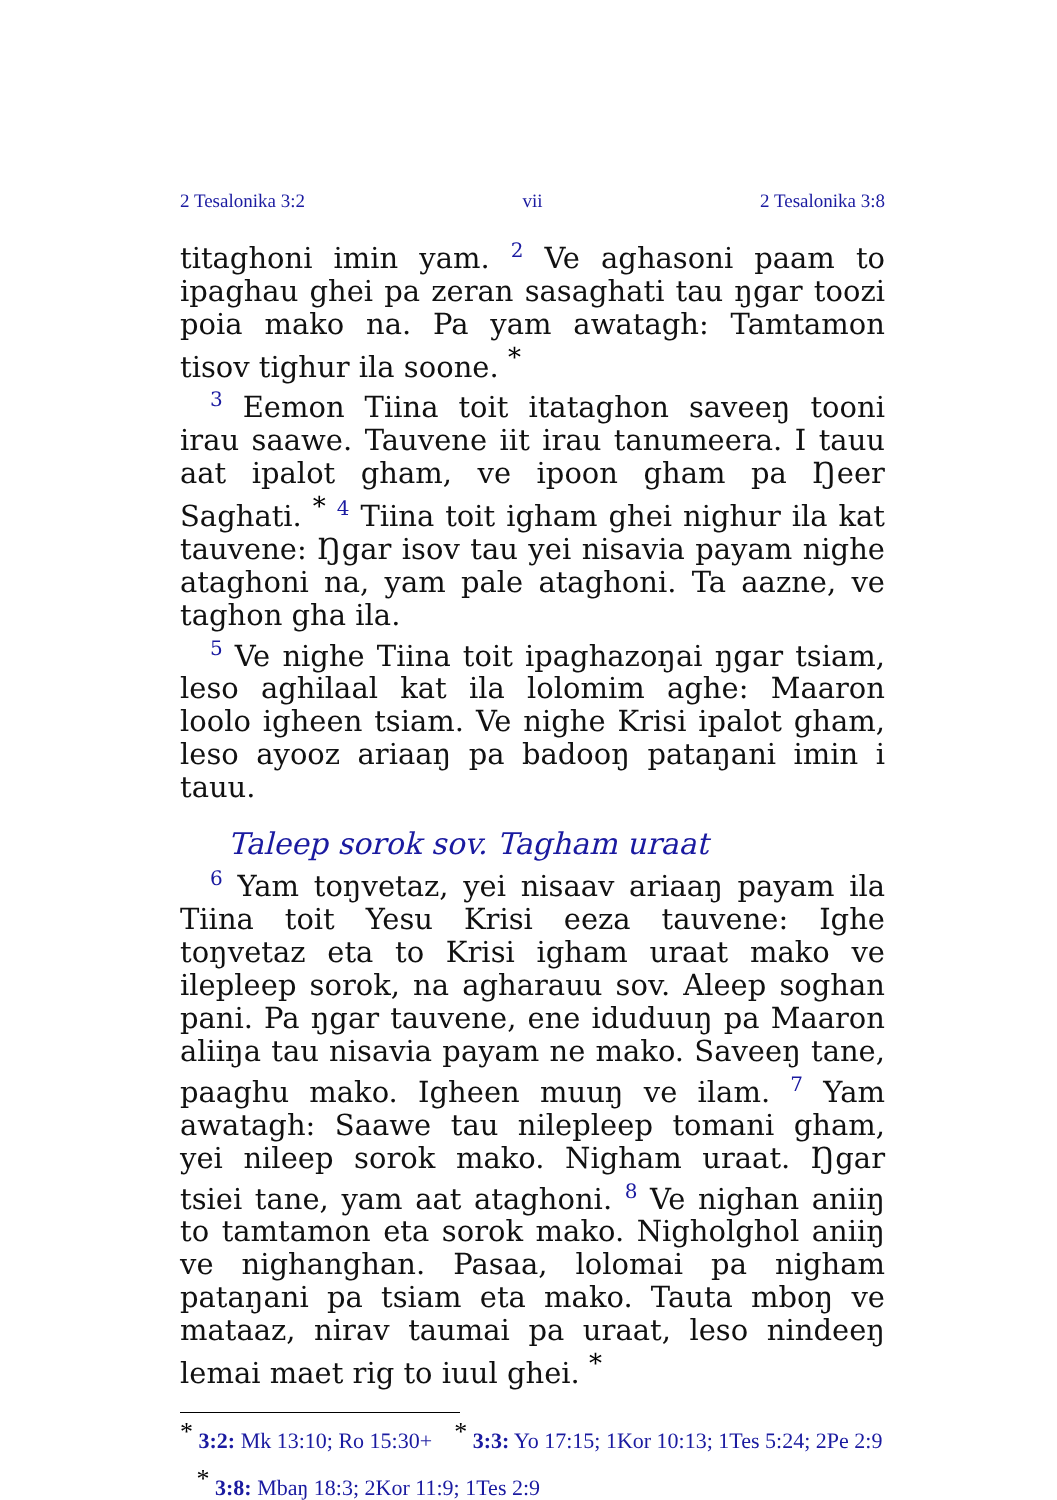2 Tesalonika 3:2 vii 2 Tesalonika 3:8
titaghoni imin yam. <sup>2</sup> Ve aghasoni paam to ipaghau ghei pa zeran sasaghati tau ŋgar toozi poia mako na. Pa yam awatagh: Tamtamon tisov tighur ila soone. *
<sup>3</sup> Eemon Tiina toit itataghon saveeŋ tooni irau saawe. Tauvene iit irau tanumeera. I tauu aat ipalot gham, ve ipoon gham pa Ŋeer Saghati. * <sup>4</sup> Tiina toit igham ghei nighur ila kat tauvene: Ŋgar isov tau yei nisavia payam nighe ataghoni na, yam pale ataghoni. Ta aazne, ve taghon gha ila.
<sup>5</sup> Ve nighe Tiina toit ipaghazoŋai ŋgar tsiam, leso aghilaal kat ila lolomim aghe: Maaron loolo igheen tsiam. Ve nighe Krisi ipalot gham, leso ayooz ariaaŋ pa badooŋ pataŋani imin i tauu.
Taleep sorok sov. Tagham uraat
<sup>6</sup> Yam toŋvetaz, yei nisaav ariaaŋ payam ila Tiina toit Yesu Krisi eeza tauvene: Ighe toŋvetaz eta to Krisi igham uraat mako ve ilepleep sorok, na agharauu sov. Aleep soghan pani. Pa ŋgar tauvene, ene iduduuŋ pa Maaron aliiŋa tau nisavia payam ne mako. Saveeŋ tane, paaghu mako. Igheen muuŋ ve ilam. <sup>7</sup> Yam awatagh: Saawe tau nilepleep tomani gham, yei nileep sorok mako. Nigham uraat. Ŋgar tsiei tane, yam aat ataghoni. <sup>8</sup> Ve nighan aniiŋ to tamtamon eta sorok mako. Nigholghol aniiŋ ve nighanghan. Pasaa, lolomai pa nigham pataŋani pa tsiam eta mako. Tauta mboŋ ve mataaz, nirav taumai pa uraat, leso nindeeŋ lemai maet rig to iuul ghei. *
* 3:2: Mk 13:10; Ro 15:30+ * 3:3: Yo 17:15; 1Kor 10:13; 1Tes 5:24; 2Pe 2:9 * 3:8: Mbaŋ 18:3; 2Kor 11:9; 1Tes 2:9